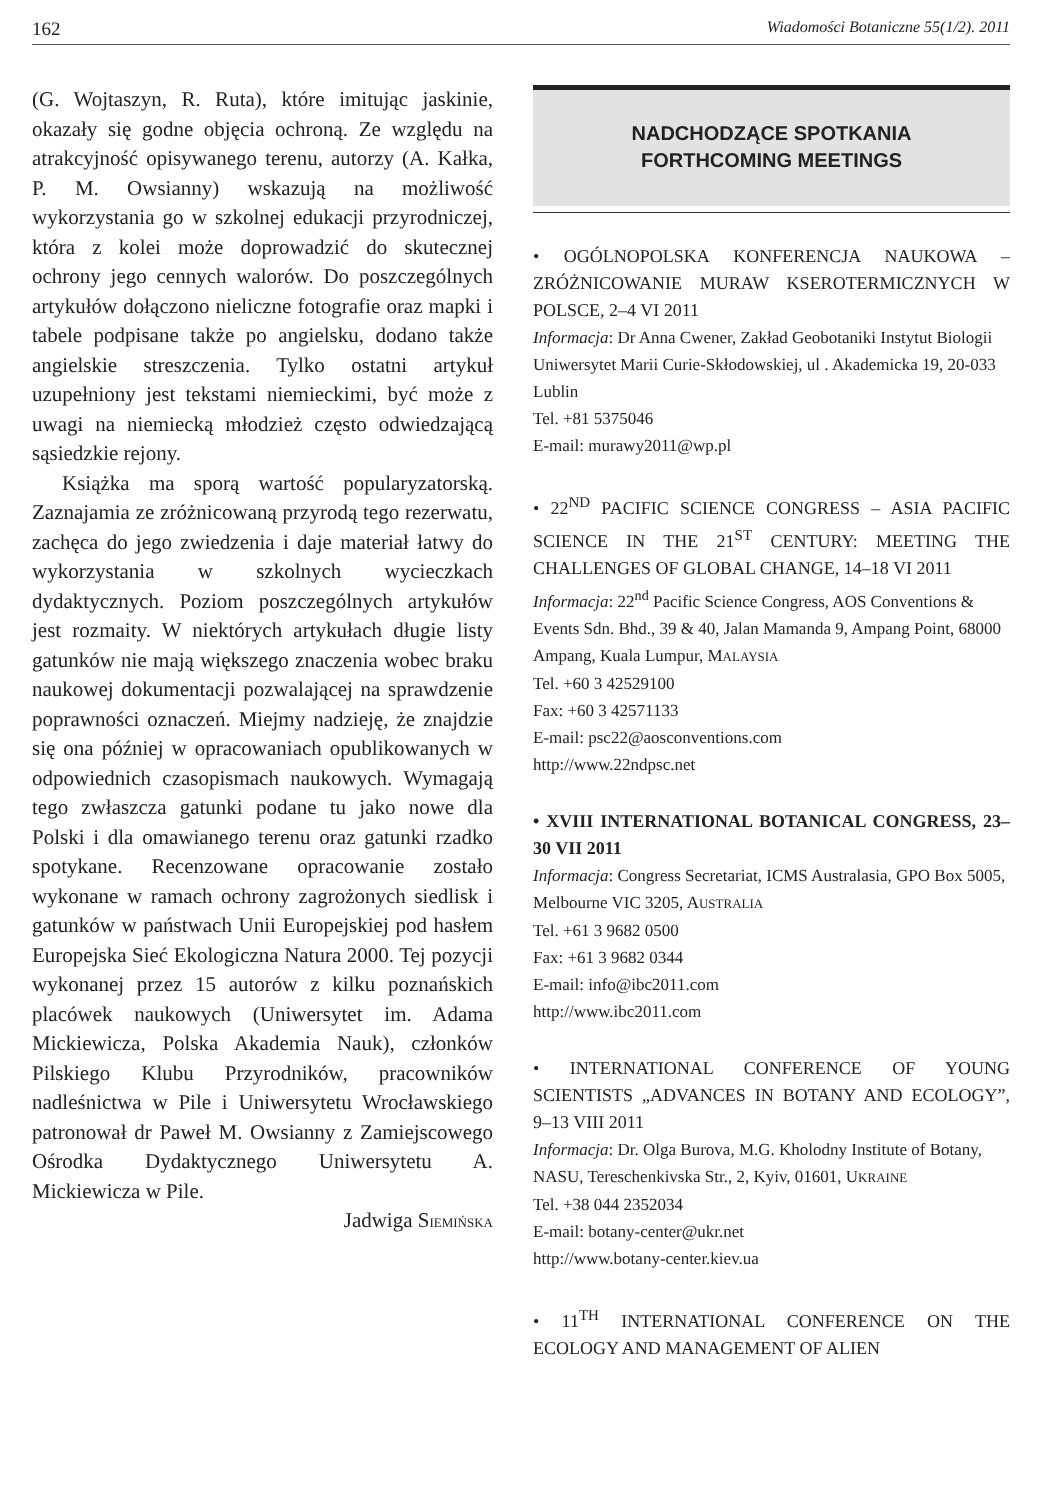162 Wiadomości Botaniczne 55(1/2). 2011
(G. Wojtaszyn, R. Ruta), które imitując jaskinie, okazały się godne objęcia ochroną. Ze względu na atrakcyjność opisywanego terenu, autorzy (A. Kałka, P. M. Owsianny) wskazują na możliwość wykorzystania go w szkolnej edukacji przyrodniczej, która z kolei może doprowadzić do skutecznej ochrony jego cennych walorów. Do poszczególnych artykułów dołączono nieliczne fotografie oraz mapki i tabele podpisane także po angielsku, dodano także angielskie streszczenia. Tylko ostatni artykuł uzupełniony jest tekstami niemieckimi, być może z uwagi na niemiecką młodzież często odwiedzającą sąsiedzkie rejony.
Książka ma sporą wartość popularyzatorską. Zaznajamia ze zróżnicowaną przyrodą tego rezerwatu, zachęca do jego zwiedzenia i daje materiał łatwy do wykorzystania w szkolnych wycieczkach dydaktycznych. Poziom poszczególnych artykułów jest rozmaity. W niektórych artykułach długie listy gatunków nie mają większego znaczenia wobec braku naukowej dokumentacji pozwalającej na sprawdzenie poprawności oznaczeń. Miejmy nadzieję, że znajdzie się ona później w opracowaniach opublikowanych w odpowiednich czasopismach naukowych. Wymagają tego zwłaszcza gatunki podane tu jako nowe dla Polski i dla omawianego terenu oraz gatunki rzadko spotykane. Recenzowane opracowanie zostało wykonane w ramach ochrony zagrożonych siedlisk i gatunków w państwach Unii Europejskiej pod hasłem Europejska Sieć Ekologiczna Natura 2000. Tej pozycji wykonanej przez 15 autorów z kilku poznańskich placówek naukowych (Uniwersytet im. Adama Mickiewicza, Polska Akademia Nauk), członków Pilskiego Klubu Przyrodników, pracowników nadleśnictwa w Pile i Uniwersytetu Wrocławskiego patronował dr Paweł M. Owsianny z Zamiejscowego Ośrodka Dydaktycznego Uniwersytetu A. Mickiewicza w Pile.
Jadwiga SIEMIŃSKA
NADCHODZĄCE SPOTKANIA
FORTHCOMING MEETINGS
• OGÓLNOPOLSKA KONFERENCJA NAUKOWA – ZRÓŻNICOWANIE MURAW KSEROTERMICZNYCH W POLSCE, 2–4 VI 2011
Informacja: Dr Anna Cwener, Zakład Geobotaniki Instytut Biologii Uniwersytet Marii Curie-Skłodowskiej, ul . Akademicka 19, 20-033 Lublin
Tel. +81 5375046
E-mail: murawy2011@wp.pl
• 22<sup>ND</sup> PACIFIC SCIENCE CONGRESS – ASIA PACIFIC SCIENCE IN THE 21<sup>ST</sup> CENTURY: MEETING THE CHALLENGES OF GLOBAL CHANGE, 14–18 VI 2011
Informacja: 22<sup>nd</sup> Pacific Science Congress, AOS Conventions & Events Sdn. Bhd., 39 & 40, Jalan Mamanda 9, Ampang Point, 68000 Ampang, Kuala Lumpur, MALAYSIA
Tel. +60 3 42529100
Fax: +60 3 42571133
E-mail: psc22@aosconventions.com
http://www.22ndpsc.net
• XVIII INTERNATIONAL BOTANICAL CONGRESS, 23–30 VII 2011
Informacja: Congress Secretariat, ICMS Australasia, GPO Box 5005, Melbourne VIC 3205, AUSTRALIA
Tel. +61 3 9682 0500
Fax: +61 3 9682 0344
E-mail: info@ibc2011.com
http://www.ibc2011.com
• INTERNATIONAL CONFERENCE OF YOUNG SCIENTISTS „ADVANCES IN BOTANY AND ECOLOGY”, 9–13 VIII 2011
Informacja: Dr. Olga Burova, M.G. Kholodny Institute of Botany, NASU, Tereschenkivska Str., 2, Kyiv, 01601, UKRAINE
Tel. +38 044 2352034
E-mail: botany-center@ukr.net
http://www.botany-center.kiev.ua
• 11<sup>TH</sup> INTERNATIONAL CONFERENCE ON THE ECOLOGY AND MANAGEMENT OF ALIEN